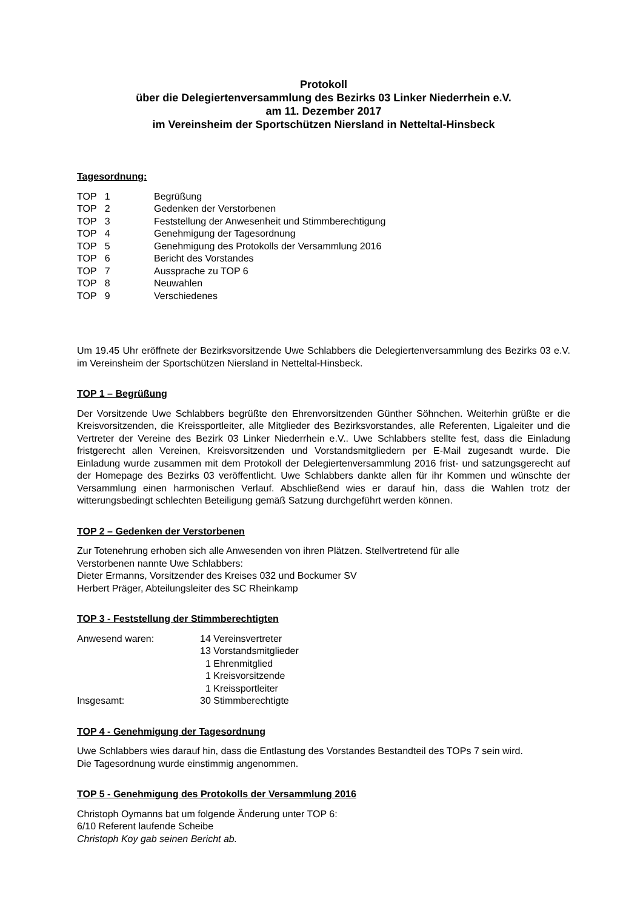Protokoll
über die Delegiertenversammlung des Bezirks 03 Linker Niederrhein e.V.
am 11. Dezember 2017
im Vereinsheim der Sportschützen Niersland in Netteltal-Hinsbeck
Tagesordnung:
| TOP 1 | Begrüßung |
| TOP 2 | Gedenken der Verstorbenen |
| TOP 3 | Feststellung der Anwesenheit und Stimmberechtigung |
| TOP 4 | Genehmigung der Tagesordnung |
| TOP 5 | Genehmigung des Protokolls der Versammlung 2016 |
| TOP 6 | Bericht des Vorstandes |
| TOP 7 | Aussprache zu TOP 6 |
| TOP 8 | Neuwahlen |
| TOP 9 | Verschiedenes |
Um 19.45 Uhr eröffnete der Bezirksvorsitzende Uwe Schlabbers die Delegiertenversammlung des Bezirks 03 e.V. im Vereinsheim der Sportschützen Niersland in Netteltal-Hinsbeck.
TOP 1 – Begrüßung
Der Vorsitzende Uwe Schlabbers begrüßte den Ehrenvorsitzenden Günther Söhnchen. Weiterhin grüßte er die Kreisvorsitzenden, die Kreissportleiter, alle Mitglieder des Bezirksvorstandes, alle Referenten, Ligaleiter und die Vertreter der Vereine des Bezirk 03 Linker Niederrhein e.V.. Uwe Schlabbers stellte fest, dass die Einladung fristgerecht allen Vereinen, Kreisvorsitzenden und Vorstandsmitgliedern per E-Mail zugesandt wurde. Die Einladung wurde zusammen mit dem Protokoll der Delegiertenversammlung 2016 frist- und satzungsgerecht auf der Homepage des Bezirks 03 veröffentlicht. Uwe Schlabbers dankte allen für ihr Kommen und wünschte der Versammlung einen harmonischen Verlauf. Abschließend wies er darauf hin, dass die Wahlen trotz der witterungsbedingt schlechten Beteiligung gemäß Satzung durchgeführt werden können.
TOP 2 – Gedenken der Verstorbenen
Zur Totenehrung erhoben sich alle Anwesenden von ihren Plätzen. Stellvertretend für alle
Verstorbenen nannte Uwe Schlabbers:
Dieter Ermanns, Vorsitzender des Kreises 032 und Bockumer SV
Herbert Präger, Abteilungsleiter des SC Rheinkamp
TOP 3 - Feststellung der Stimmberechtigten
| Anwesend waren: | 14 Vereinsvertreter |
| | 13 Vorstandsmitglieder |
| | 1 Ehrenmitglied |
| | 1 Kreisvorsitzende |
| | 1 Kreissportleiter |
| Insgesamt: | 30 Stimmberechtigte |
TOP 4 - Genehmigung der Tagesordnung
Uwe Schlabbers wies darauf hin, dass die Entlastung des Vorstandes Bestandteil des TOPs 7 sein wird.
Die Tagesordnung wurde einstimmig angenommen.
TOP 5 - Genehmigung des Protokolls der Versammlung 2016
Christoph Oymanns bat um folgende Änderung unter TOP 6:
6/10 Referent laufende Scheibe
Christoph Koy gab seinen Bericht ab.